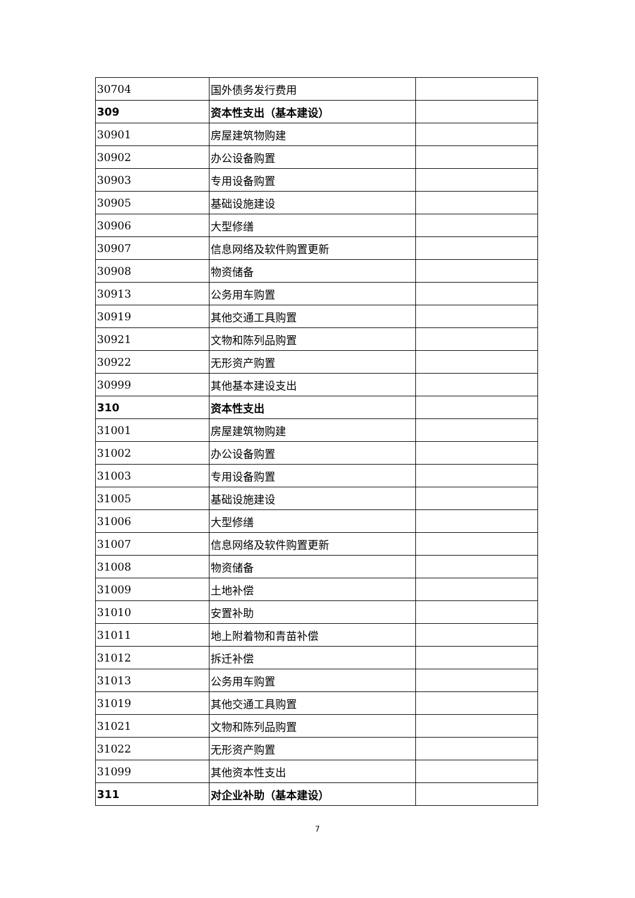| 30704 | 国外债务发行费用 | |
| 309 | 资本性支出（基本建设） | |
| 30901 | 房屋建筑物购建 | |
| 30902 | 办公设备购置 | |
| 30903 | 专用设备购置 | |
| 30905 | 基础设施建设 | |
| 30906 | 大型修缮 | |
| 30907 | 信息网络及软件购置更新 | |
| 30908 | 物资储备 | |
| 30913 | 公务用车购置 | |
| 30919 | 其他交通工具购置 | |
| 30921 | 文物和陈列品购置 | |
| 30922 | 无形资产购置 | |
| 30999 | 其他基本建设支出 | |
| 310 | 资本性支出 | |
| 31001 | 房屋建筑物购建 | |
| 31002 | 办公设备购置 | |
| 31003 | 专用设备购置 | |
| 31005 | 基础设施建设 | |
| 31006 | 大型修缮 | |
| 31007 | 信息网络及软件购置更新 | |
| 31008 | 物资储备 | |
| 31009 | 土地补偿 | |
| 31010 | 安置补助 | |
| 31011 | 地上附着物和青苗补偿 | |
| 31012 | 拆迁补偿 | |
| 31013 | 公务用车购置 | |
| 31019 | 其他交通工具购置 | |
| 31021 | 文物和陈列品购置 | |
| 31022 | 无形资产购置 | |
| 31099 | 其他资本性支出 | |
| 311 | 对企业补助（基本建设） | |
7